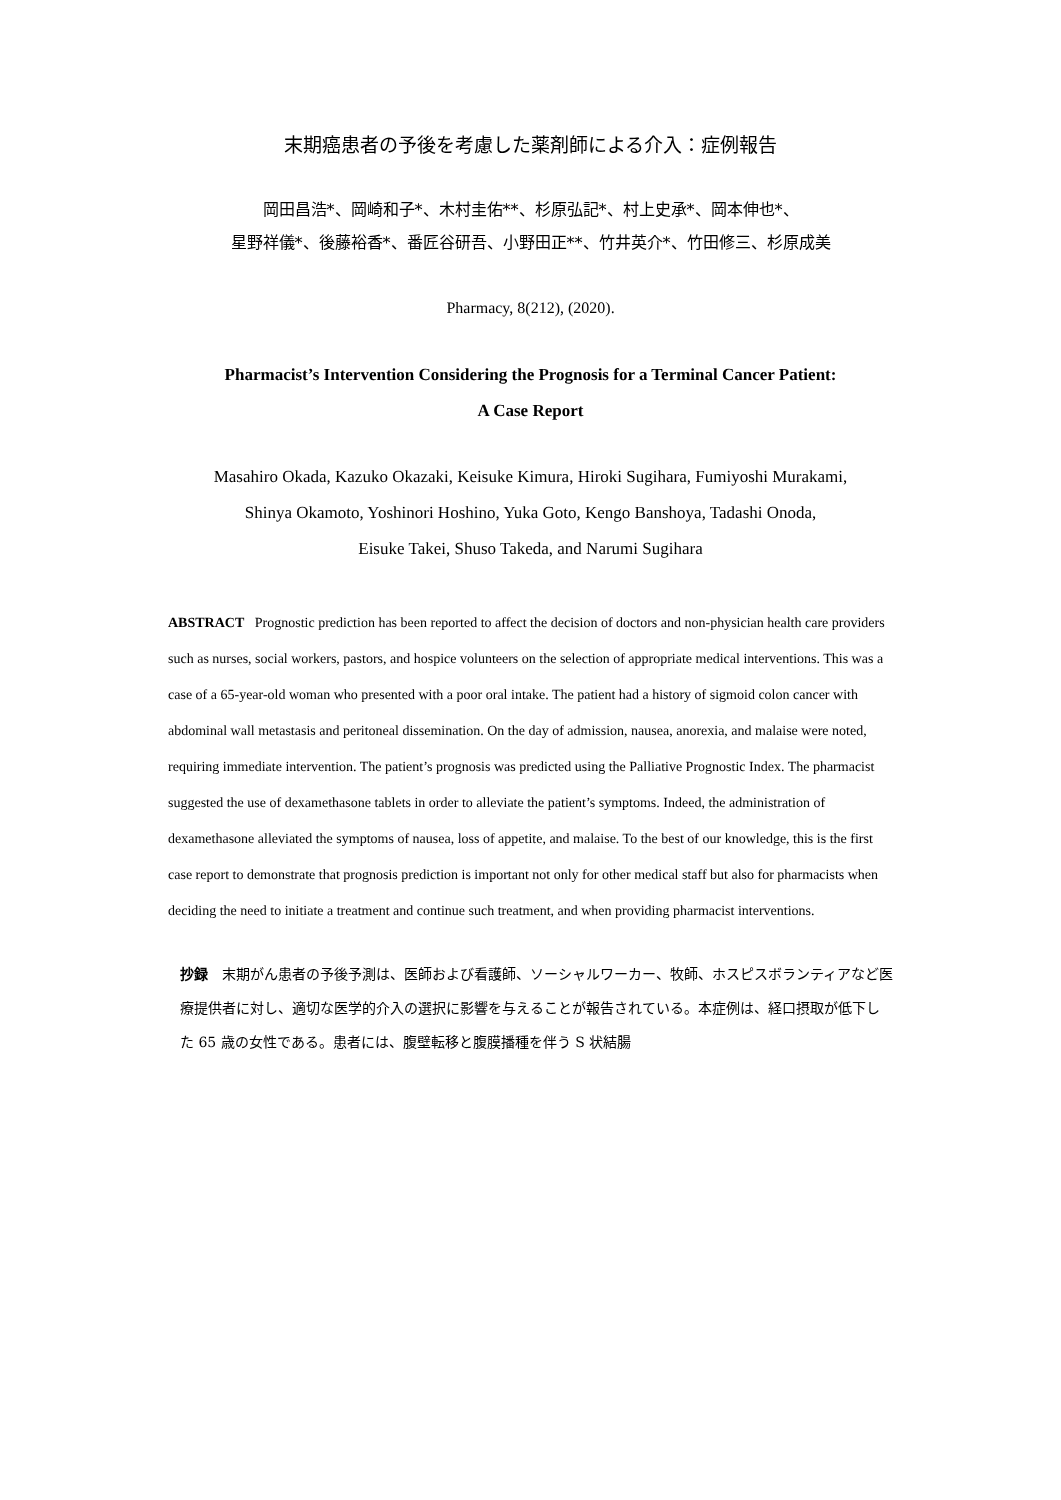末期癌患者の予後を考慮した薬剤師による介入：症例報告
岡田昌浩*、岡崎和子*、木村圭佑**、杉原弘記*、村上史承*、岡本伸也*、
星野祥儀*、後藤裕香*、番匠谷研吾、小野田正**、竹井英介*、竹田修三、杉原成美
Pharmacy, 8(212), (2020).
Pharmacist’s Intervention Considering the Prognosis for a Terminal Cancer Patient:
A Case Report
Masahiro Okada, Kazuko Okazaki, Keisuke Kimura, Hiroki Sugihara, Fumiyoshi Murakami,
Shinya Okamoto, Yoshinori Hoshino, Yuka Goto, Kengo Banshoya, Tadashi Onoda,
Eisuke Takei, Shuso Takeda, and Narumi Sugihara
ABSTRACT Prognostic prediction has been reported to affect the decision of doctors and non-physician health care providers such as nurses, social workers, pastors, and hospice volunteers on the selection of appropriate medical interventions. This was a case of a 65-year-old woman who presented with a poor oral intake. The patient had a history of sigmoid colon cancer with abdominal wall metastasis and peritoneal dissemination. On the day of admission, nausea, anorexia, and malaise were noted, requiring immediate intervention. The patient’s prognosis was predicted using the Palliative Prognostic Index. The pharmacist suggested the use of dexamethasone tablets in order to alleviate the patient’s symptoms. Indeed, the administration of dexamethasone alleviated the symptoms of nausea, loss of appetite, and malaise. To the best of our knowledge, this is the first case report to demonstrate that prognosis prediction is important not only for other medical staff but also for pharmacists when deciding the need to initiate a treatment and continue such treatment, and when providing pharmacist interventions.
抄録　末期がん患者の予後予測は、医師および看護師、ソーシャルワーカー、牧師、ホスピスボランティアなど医療提供者に対し、適切な医学的介入の選択に影響を与えることが報告されている。本症例は、経口摂取が低下した 65 歳の女性である。患者には、腹壁転移と腹膜播種を伴う S 状結腸